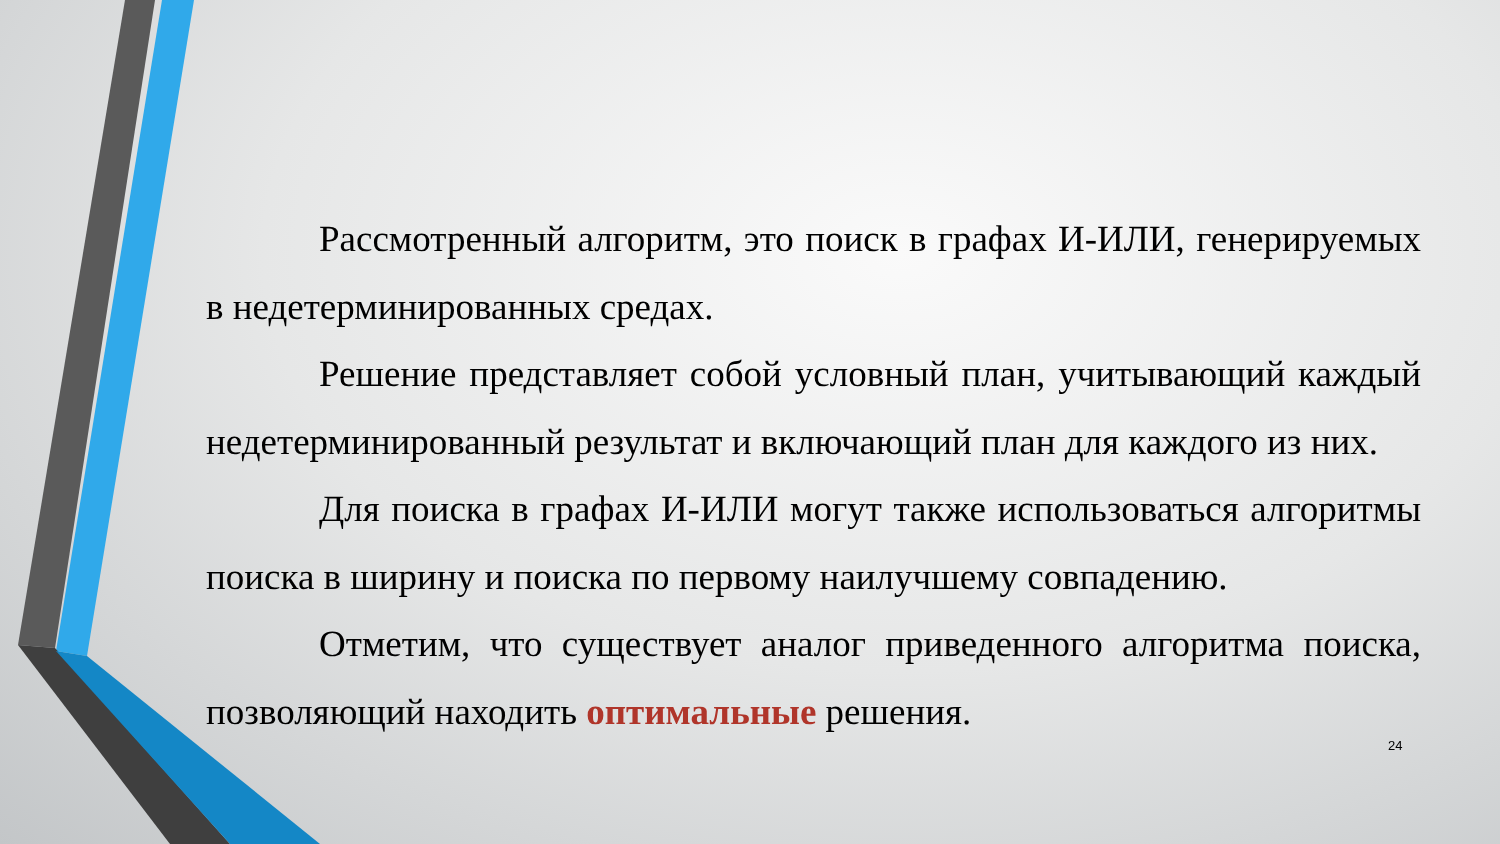Рассмотренный алгоритм, это поиск в графах И-ИЛИ, генерируемых в недетерминированных средах.
Решение представляет собой условный план, учитывающий каждый недетерминированный результат и включающий план для каждого из них.
Для поиска в графах И-ИЛИ могут также использоваться алгоритмы поиска в ширину и поиска по первому наилучшему совпадению.
Отметим, что существует аналог приведенного алгоритма поиска, позволяющий находить оптимальные решения.
24